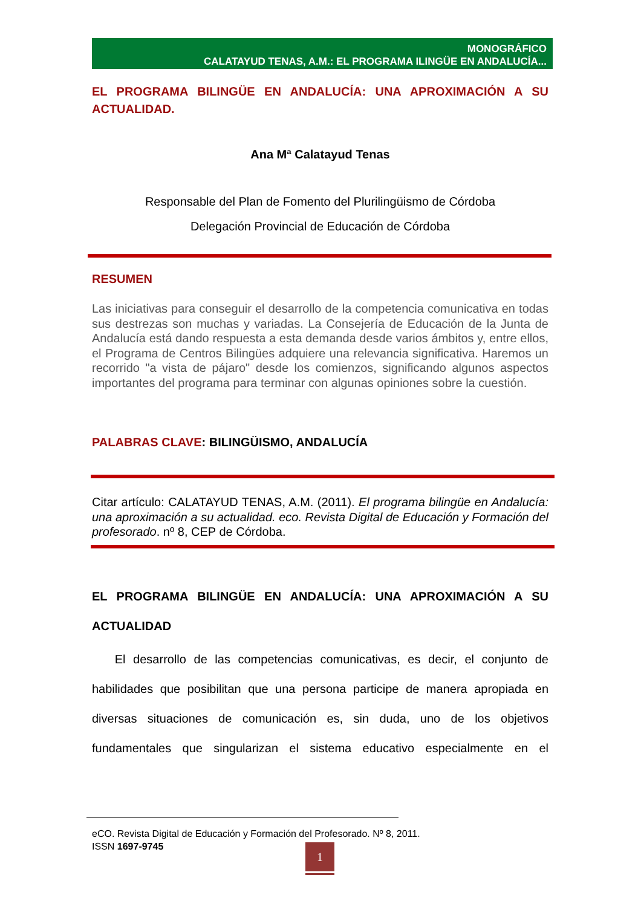MONOGRÁFICO
CALATAYUD TENAS, A.M.: EL PROGRAMA ILINGÜE EN ANDALUCÍA...
EL PROGRAMA BILINGÜE EN ANDALUCÍA: UNA APROXIMACIÓN A SU
ACTUALIDAD.
Ana Mª Calatayud Tenas
Responsable del Plan de Fomento del Plurilingüismo de Córdoba
Delegación Provincial de Educación de Córdoba
RESUMEN
Las iniciativas para conseguir el desarrollo de la competencia comunicativa en todas sus destrezas son muchas y variadas. La Consejería de Educación de la Junta de Andalucía está dando respuesta a esta demanda desde varios ámbitos y, entre ellos, el Programa de Centros Bilingües adquiere una relevancia significativa. Haremos un recorrido "a vista de pájaro" desde los comienzos, significando algunos aspectos importantes del programa para terminar con algunas opiniones sobre la cuestión.
PALABRAS CLAVE: BILINGÜISMO, ANDALUCÍA
Citar artículo: CALATAYUD TENAS, A.M. (2011). El programa bilingüe en Andalucía: una aproximación a su actualidad. eco. Revista Digital de Educación y Formación del profesorado. nº 8, CEP de Córdoba.
EL PROGRAMA BILINGÜE EN ANDALUCÍA: UNA APROXIMACIÓN A SU
ACTUALIDAD
El desarrollo de las competencias comunicativas, es decir, el conjunto de habilidades que posibilitan que una persona participe de manera apropiada en diversas situaciones de comunicación es, sin duda, uno de los objetivos fundamentales que singularizan el sistema educativo especialmente en el
eCO. Revista Digital de Educación y Formación del Profesorado. Nº 8, 2011.
ISSN 1697-9745
1